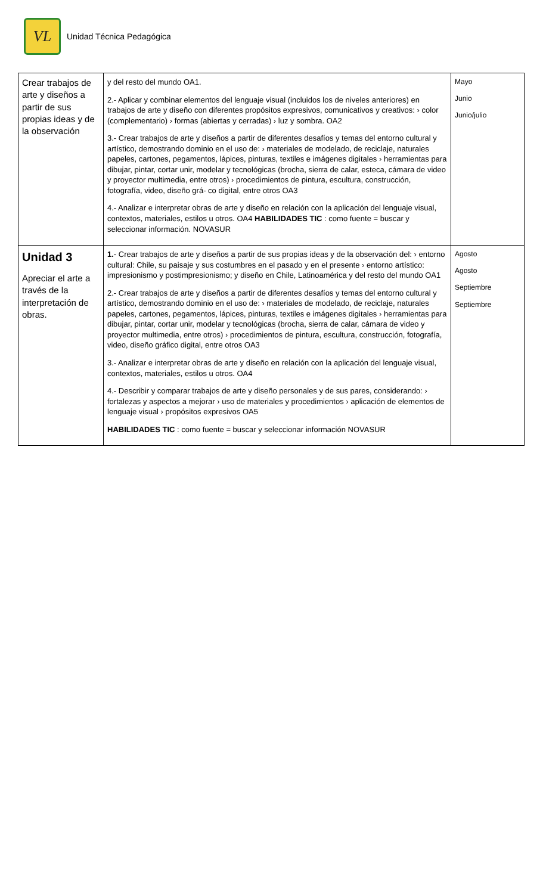VL
Unidad Técnica Pedagógica
| Crear trabajos de arte y diseños a partir de sus propias ideas y de la observación | y del resto del mundo OA1. 2.- Aplicar y combinar elementos del lenguaje visual (incluidos los de niveles anteriores) en trabajos de arte y diseño con diferentes propósitos expresivos, comunicativos y creativos: › color (complementario) › formas (abiertas y cerradas) › luz y sombra. OA2 3.- Crear trabajos de arte y diseños a partir de diferentes desafíos y temas del entorno cultural y artístico, demostrando dominio en el uso de: › materiales de modelado, de reciclaje, naturales papeles, cartones, pegamentos, lápices, pinturas, textiles e imágenes digitales › herramientas para dibujar, pintar, cortar unir, modelar y tecnológicas (brocha, sierra de calar, esteca, cámara de video y proyector multimedia, entre otros) › procedimientos de pintura, escultura, construcción, fotografía, video, diseño grá- co digital, entre otros OA3 4.- Analizar e interpretar obras de arte y diseño en relación con la aplicación del lenguaje visual, contextos, materiales, estilos u otros. OA4 HABILIDADES TIC : como fuente = buscar y seleccionar información. NOVASUR | Mayo Junio Junio/julio |
| Unidad 3 Apreciar el arte a través de la interpretación de obras. | 1. - Crear trabajos de arte y diseños a partir de sus propias ideas y de la observación del: › entorno cultural: Chile, su paisaje y sus costumbres en el pasado y en el presente › entorno artístico: impresionismo y postimpresionismo; y diseño en Chile, Latinoamérica y del resto del mundo OA1 2.- Crear trabajos de arte y diseños a partir de diferentes desafíos y temas del entorno cultural y artístico, demostrando dominio en el uso de: › materiales de modelado, de reciclaje, naturales papeles, cartones, pegamentos, lápices, pinturas, textiles e imágenes digitales › herramientas para dibujar, pintar, cortar unir, modelar y tecnológicas (brocha, sierra de calar, cámara de video y proyector multimedia, entre otros) › procedimientos de pintura, escultura, construcción, fotografía, video, diseño gráfico digital, entre otros OA3 3.- Analizar e interpretar obras de arte y diseño en relación con la aplicación del lenguaje visual, contextos, materiales, estilos u otros. OA4 4.- Describir y comparar trabajos de arte y diseño personales y de sus pares, considerando: › fortalezas y aspectos a mejorar › uso de materiales y procedimientos › aplicación de elementos de lenguaje visual › propósitos expresivos OA5 HABILIDADES TIC : como fuente = buscar y seleccionar información NOVASUR | Agosto Agosto Septiembre Septiembre |